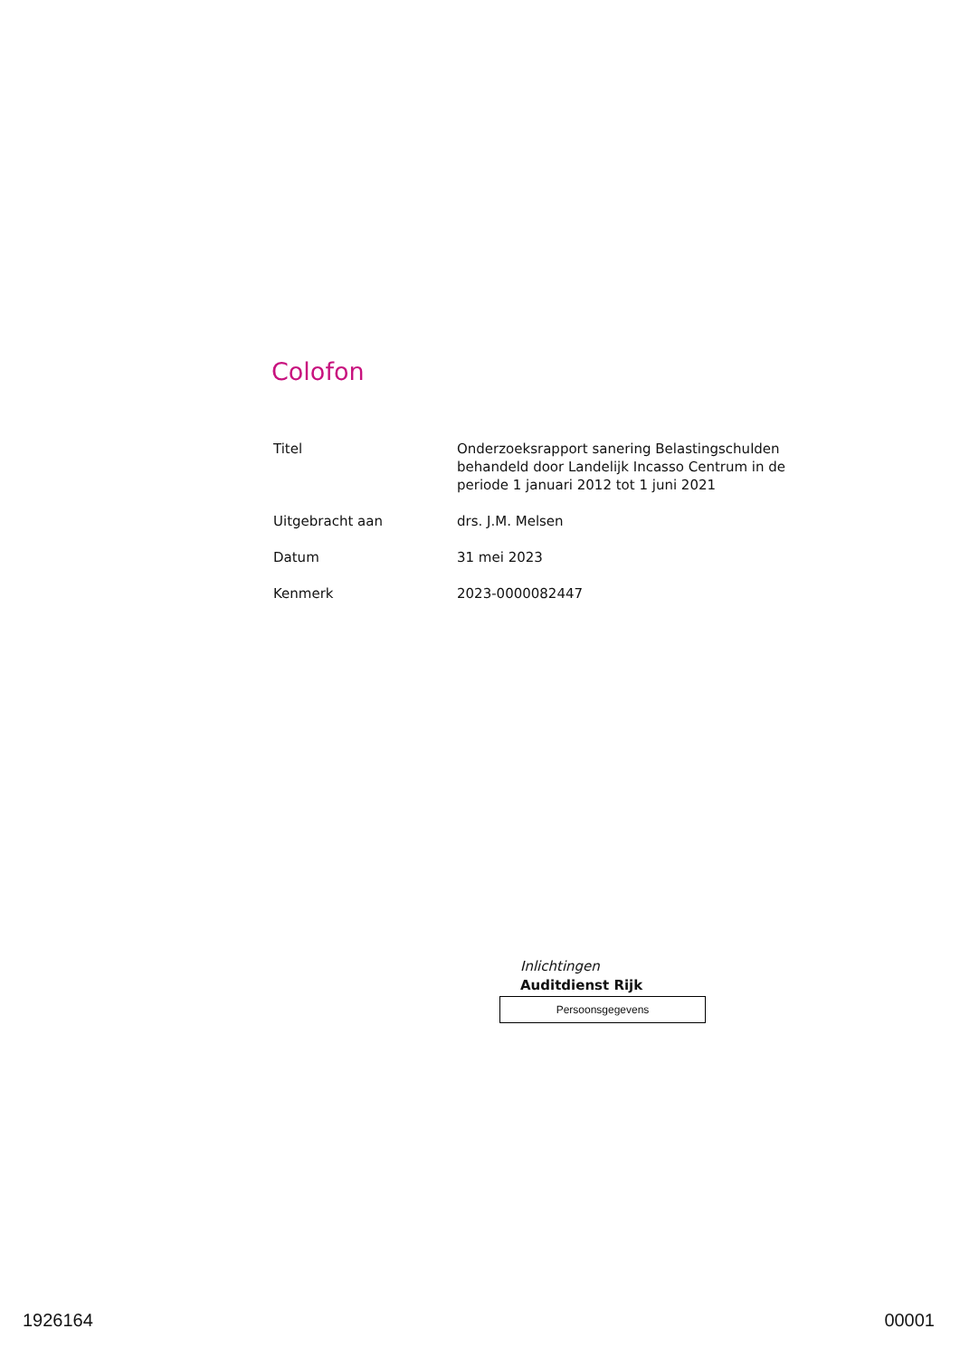Colofon
| Titel | Onderzoeksrapport sanering Belastingschulden behandeld door Landelijk Incasso Centrum in de periode 1 januari 2012 tot 1 juni 2021 |
| Uitgebracht aan | drs. J.M. Melsen |
| Datum | 31 mei 2023 |
| Kenmerk | 2023-0000082447 |
Inlichtingen
Auditdienst Rijk
Persoonsgegevens
1926164 00001